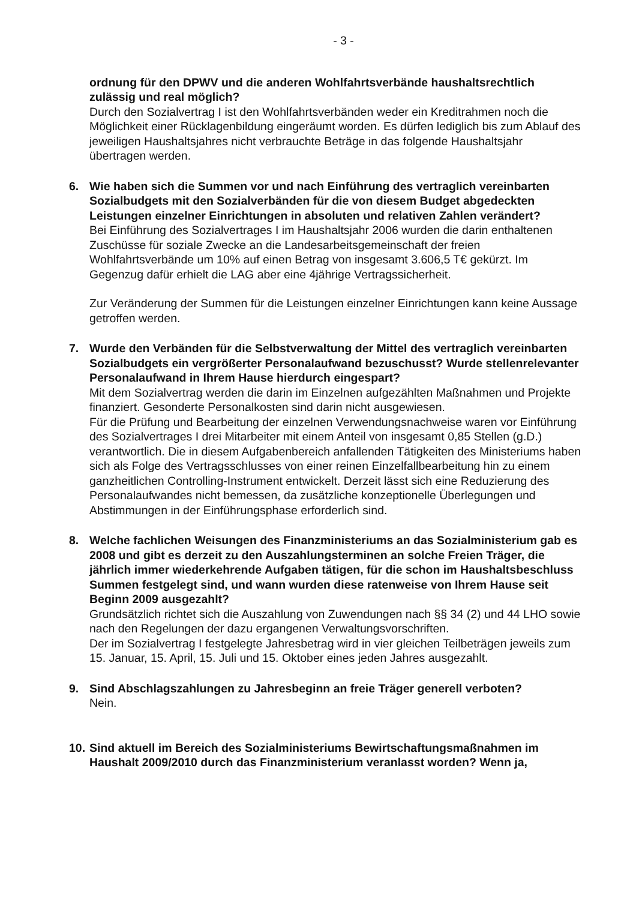- 3 -
ordnung für den DPWV und die anderen Wohlfahrtsverbände haushaltsrechtlich zulässig und real möglich?
Durch den Sozialvertrag I ist den Wohlfahrtsverbänden weder ein Kreditrahmen noch die Möglichkeit einer Rücklagenbildung eingeräumt worden. Es dürfen lediglich bis zum Ablauf des jeweiligen Haushaltsjahres nicht verbrauchte Beträge in das folgende Haushaltsjahr übertragen werden.
6. Wie haben sich die Summen vor und nach Einführung des vertraglich vereinbarten Sozialbudgets mit den Sozialverbänden für die von diesem Budget abgedeckten Leistungen einzelner Einrichtungen in absoluten und relativen Zahlen verändert?
Bei Einführung des Sozialvertrages I im Haushaltsjahr 2006 wurden die darin enthaltenen Zuschüsse für soziale Zwecke an die Landesarbeitsgemeinschaft der freien Wohlfahrtsverbände um 10% auf einen Betrag von insgesamt 3.606,5 T€ gekürzt. Im Gegenzug dafür erhielt die LAG aber eine 4jährige Vertragssicherheit.
Zur Veränderung der Summen für die Leistungen einzelner Einrichtungen kann keine Aussage getroffen werden.
7. Wurde den Verbänden für die Selbstverwaltung der Mittel des vertraglich vereinbarten Sozialbudgets ein vergrößerter Personalaufwand bezuschusst? Wurde stellenrelevanter Personalaufwand in Ihrem Hause hierdurch eingespart?
Mit dem Sozialvertrag werden die darin im Einzelnen aufgezählten Maßnahmen und Projekte finanziert. Gesonderte Personalkosten sind darin nicht ausgewiesen.
Für die Prüfung und Bearbeitung der einzelnen Verwendungsnachweise waren vor Einführung des Sozialvertrages I drei Mitarbeiter mit einem Anteil von insgesamt 0,85 Stellen (g.D.) verantwortlich. Die in diesem Aufgabenbereich anfallenden Tätigkeiten des Ministeriums haben sich als Folge des Vertragsschlusses von einer reinen Einzelfallbearbeitung hin zu einem ganzheitlichen Controlling-Instrument entwickelt. Derzeit lässt sich eine Reduzierung des Personalaufwandes nicht bemessen, da zusätzliche konzeptionelle Überlegungen und Abstimmungen in der Einführungsphase erforderlich sind.
8. Welche fachlichen Weisungen des Finanzministeriums an das Sozialministerium gab es 2008 und gibt es derzeit zu den Auszahlungsterminen an solche Freien Träger, die jährlich immer wiederkehrende Aufgaben tätigen, für die schon im Haushaltsbeschluss Summen festgelegt sind, und wann wurden diese ratenweise von Ihrem Hause seit Beginn 2009 ausgezahlt?
Grundsätzlich richtet sich die Auszahlung von Zuwendungen nach §§ 34 (2) und 44 LHO sowie nach den Regelungen der dazu ergangenen Verwaltungsvorschriften.
Der im Sozialvertrag I festgelegte Jahresbetrag wird in vier gleichen Teilbeträgen jeweils zum 15. Januar, 15. April, 15. Juli und 15. Oktober eines jeden Jahres ausgezahlt.
9. Sind Abschlagszahlungen zu Jahresbeginn an freie Träger generell verboten?
Nein.
10.
Sind aktuell im Bereich des Sozialministeriums Bewirtschaftungsmaßnahmen im Haushalt 2009/2010 durch das Finanzministerium veranlasst worden? Wenn ja,